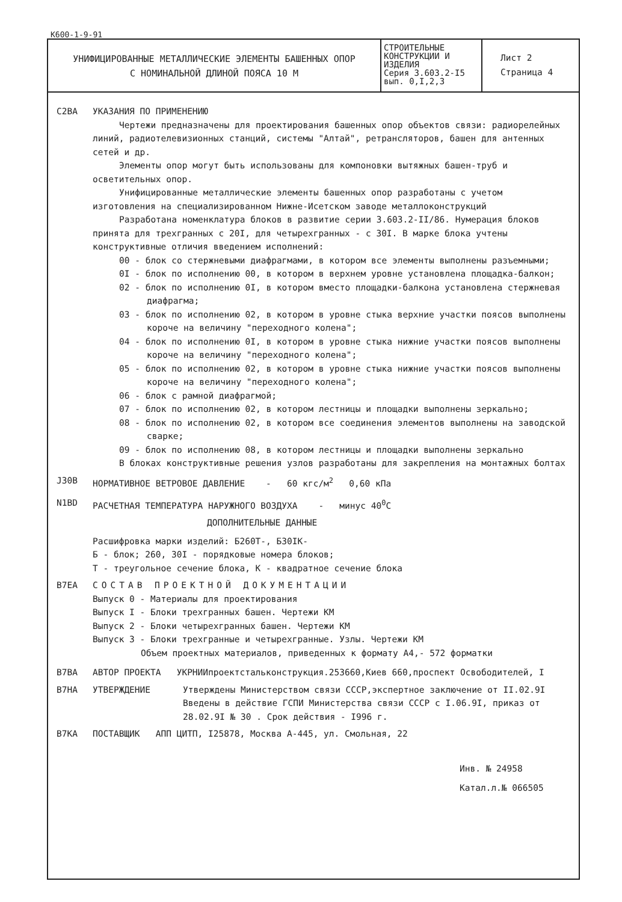К600-1-9-91
УНИФИЦИРОВАННЫЕ МЕТАЛЛИЧЕСКИЕ ЭЛЕМЕНТЫ БАШЕННЫХ ОПОР
С НОМИНАЛЬНОЙ ДЛИНОЙ ПОЯСА 10 М
СТРОИТЕЛЬНЫЕ КОНСТРУКЦИИ И ИЗДЕЛИЯ
Серия 3.603.2-I5
вып. 0,I,2,3
Лист 2
Страница 4
C2BA УКАЗАНИЯ ПО ПРИМЕНЕНИЮ
Чертежи предназначены для проектирования башенных опор объектов связи: радиорелейных линий, радиотелевизионных станций, системы "Алтай", ретрансляторов, башен для антенных сетей и др.
Элементы опор могут быть использованы для компоновки вытяжных башен-труб и осветительных опор.
Унифицированные металлические элементы башенных опор разработаны с учетом изготовления на специализированном Нижне-Исетском заводе металлоконструкций
Разработана номенклатура блоков в развитие серии 3.603.2-II/86. Нумерация блоков принята для трехгранных с 20I, для четырехгранных - с 30I. В марке блока учтены конструктивные отличия введением исполнений:
00 - блок со стержневыми диафрагмами, в котором все элементы выполнены разъемными;
0I - блок по исполнению 00, в котором в верхнем уровне установлена площадка-балкон;
02 - блок по исполнению 0I, в котором вместо площадки-балкона установлена стержневая диафрагма;
03 - блок по исполнению 02, в котором в уровне стыка верхние участки поясов выполнены короче на величину "переходного колена";
04 - блок по исполнению 0I, в котором в уровне стыка нижние участки поясов выполнены короче на величину "переходного колена";
05 - блок по исполнению 02, в котором в уровне стыка нижние участки поясов выполнены короче на величину "переходного колена";
06 - блок с рамной диафрагмой;
07 - блок по исполнению 02, в котором лестницы и площадки выполнены зеркально;
08 - блок по исполнению 02, в котором все соединения элементов выполнены на заводской сварке;
09 - блок по исполнению 08, в котором лестницы и площадки выполнены зеркально
В блоках конструктивные решения узлов разработаны для закрепления на монтажных болтах
J30B НОРМАТИВНОЕ ВЕТРОВОЕ ДАВЛЕНИЕ - 60 кгс/м<sup>2</sup> 0,60 кПа
N1BD РАСЧЕТНАЯ ТЕМПЕРАТУРА НАРУЖНОГО ВОЗДУХА - минус 40<sup>0</sup>С
ДОПОЛНИТЕЛЬНЫЕ ДАННЫЕ
Расшифровка марки изделий: Б260Т-, Б30IК-
Б - блок; 260, 30I - порядковые номера блоков;
Т - треугольное сечение блока, К - квадратное сечение блока
B7EA СОСТАВ ПРОЕКТНОЙ ДОКУМЕНТАЦИИ
Выпуск 0 - Материалы для проектирования
Выпуск I - Блоки трехгранных башен. Чертежи КМ
Выпуск 2 - Блоки четырехгранных башен. Чертежи КМ
Выпуск 3 - Блоки трехгранные и четырехгранные. Узлы. Чертежи КМ
Объем проектных материалов, приведенных к формату А4,- 572 форматки
B7BA АВТОР ПРОЕКТА УКРНИИпроектстальконструкция.253660,Киев 660,проспект Освободителей, I
B7HA УТВЕРЖДЕНИЕ Утверждены Министерством связи СССР,экспертное заключение от II.02.9I Введены в действие ГСПИ Министерства связи СССР с I.06.9I, приказ от 28.02.9I № 30 . Срок действия - I996 г.
B7KA ПОСТАВЩИК АПП ЦИТП, I25878, Москва А-445, ул. Смольная, 22
Инв. № 24958
Катал.л.№ 066505